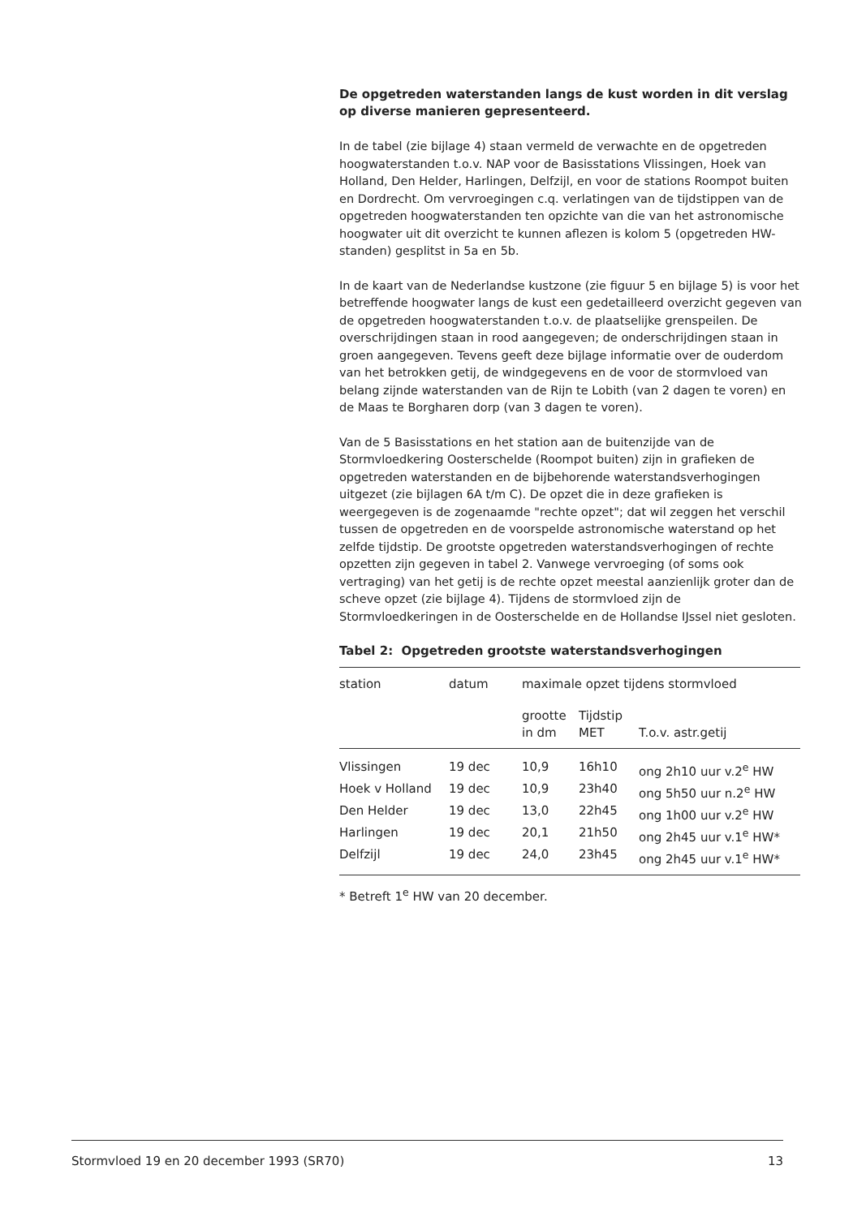De opgetreden waterstanden langs de kust worden in dit verslag op diverse manieren gepresenteerd.
In de tabel (zie bijlage 4) staan vermeld de verwachte en de opgetreden hoogwaterstanden t.o.v. NAP voor de Basisstations Vlissingen, Hoek van Holland, Den Helder, Harlingen, Delfzijl, en voor de stations Roompot buiten en Dordrecht. Om vervroegingen c.q. verlatingen van de tijdstippen van de opgetreden hoogwaterstanden ten opzichte van die van het astronomische hoogwater uit dit overzicht te kunnen aflezen is kolom 5 (opgetreden HW-standen) gesplitst in 5a en 5b.
In de kaart van de Nederlandse kustzone (zie figuur 5 en bijlage 5) is voor het betreffende hoogwater langs de kust een gedetailleerd overzicht gegeven van de opgetreden hoogwaterstanden t.o.v. de plaatselijke grenspeilen. De overschrijdingen staan in rood aangegeven; de onderschrijdingen staan in groen aangegeven. Tevens geeft deze bijlage informatie over de ouderdom van het betrokken getij, de windgegevens en de voor de stormvloed van belang zijnde waterstanden van de Rijn te Lobith (van 2 dagen te voren) en de Maas te Borgharen dorp (van 3 dagen te voren).
Van de 5 Basisstations en het station aan de buitenzijde van de Stormvloedkering Oosterschelde (Roompot buiten) zijn in grafieken de opgetreden waterstanden en de bijbehorende waterstandsverhogingen uitgezet (zie bijlagen 6A t/m C). De opzet die in deze grafieken is weergegeven is de zogenaamde "rechte opzet"; dat wil zeggen het verschil tussen de opgetreden en de voorspelde astronomische waterstand op het zelfde tijdstip. De grootste opgetreden waterstandsverhogingen of rechte opzetten zijn gegeven in tabel 2. Vanwege vervroeging (of soms ook vertraging) van het getij is de rechte opzet meestal aanzienlijk groter dan de scheve opzet (zie bijlage 4). Tijdens de stormvloed zijn de Stormvloedkeringen in de Oosterschelde en de Hollandse IJssel niet gesloten.
Tabel 2: Opgetreden grootste waterstandsverhogingen
| station | datum | maximale opzet tijdens stormvloed | | |
| | | grootte in dm | Tijdstip MET | T.o.v. astr.getij |
| Vlissingen | 19 dec | 10,9 | 16h10 | ong 2h10 uur v.2<sup>e</sup> HW |
| Hoek v Holland | 19 dec | 10,9 | 23h40 | ong 5h50 uur n.2<sup>e</sup> HW |
| Den Helder | 19 dec | 13,0 | 22h45 | ong 1h00 uur v.2<sup>e</sup> HW |
| Harlingen | 19 dec | 20,1 | 21h50 | ong 2h45 uur v.1<sup>e</sup> HW* |
| Delfzijl | 19 dec | 24,0 | 23h45 | ong 2h45 uur v.1<sup>e</sup> HW* |
* Betreft 1<sup>e</sup> HW van 20 december.
Stormvloed 19 en 20 december 1993 (SR70) 13